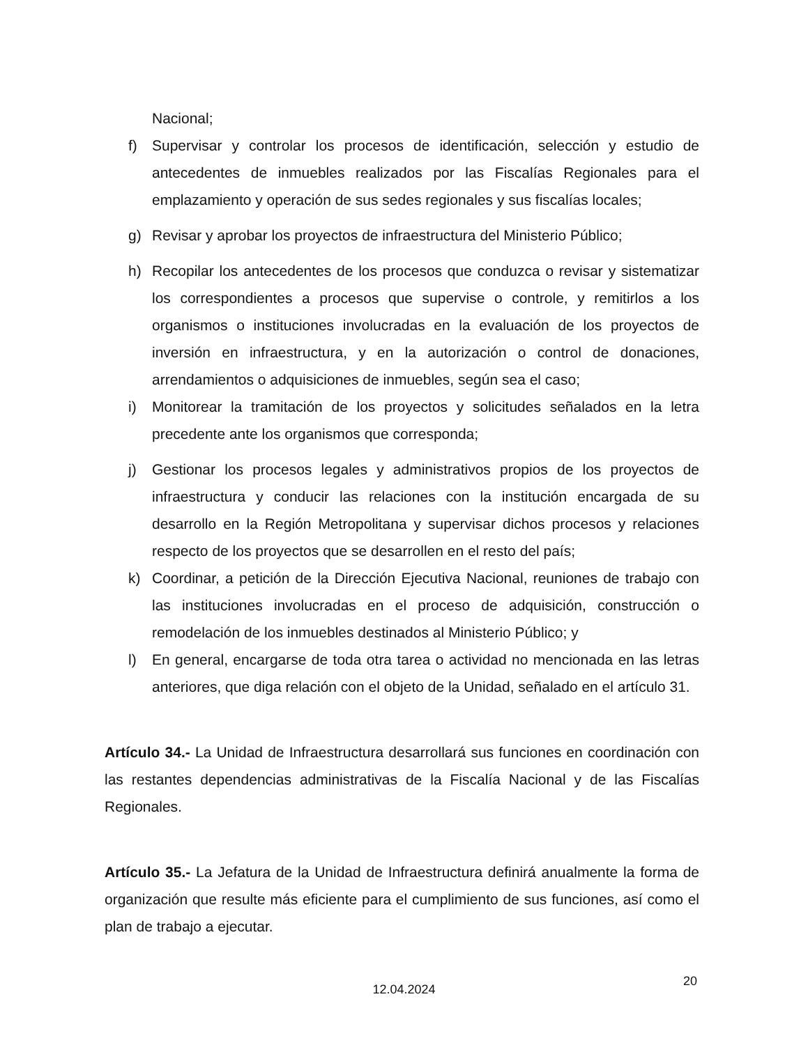Nacional;
f) Supervisar y controlar los procesos de identificación, selección y estudio de antecedentes de inmuebles realizados por las Fiscalías Regionales para el emplazamiento y operación de sus sedes regionales y sus fiscalías locales;
g) Revisar y aprobar los proyectos de infraestructura del Ministerio Público;
h) Recopilar los antecedentes de los procesos que conduzca o revisar y sistematizar los correspondientes a procesos que supervise o controle, y remitirlos a los organismos o instituciones involucradas en la evaluación de los proyectos de inversión en infraestructura, y en la autorización o control de donaciones, arrendamientos o adquisiciones de inmuebles, según sea el caso;
i) Monitorear la tramitación de los proyectos y solicitudes señalados en la letra precedente ante los organismos que corresponda;
j) Gestionar los procesos legales y administrativos propios de los proyectos de infraestructura y conducir las relaciones con la institución encargada de su desarrollo en la Región Metropolitana y supervisar dichos procesos y relaciones respecto de los proyectos que se desarrollen en el resto del país;
k) Coordinar, a petición de la Dirección Ejecutiva Nacional, reuniones de trabajo con las instituciones involucradas en el proceso de adquisición, construcción o remodelación de los inmuebles destinados al Ministerio Público; y
l) En general, encargarse de toda otra tarea o actividad no mencionada en las letras anteriores, que diga relación con el objeto de la Unidad, señalado en el artículo 31.
Artículo 34.- La Unidad de Infraestructura desarrollará sus funciones en coordinación con las restantes dependencias administrativas de la Fiscalía Nacional y de las Fiscalías Regionales.
Artículo 35.- La Jefatura de la Unidad de Infraestructura definirá anualmente la forma de organización que resulte más eficiente para el cumplimiento de sus funciones, así como el plan de trabajo a ejecutar.
12.04.2024
20